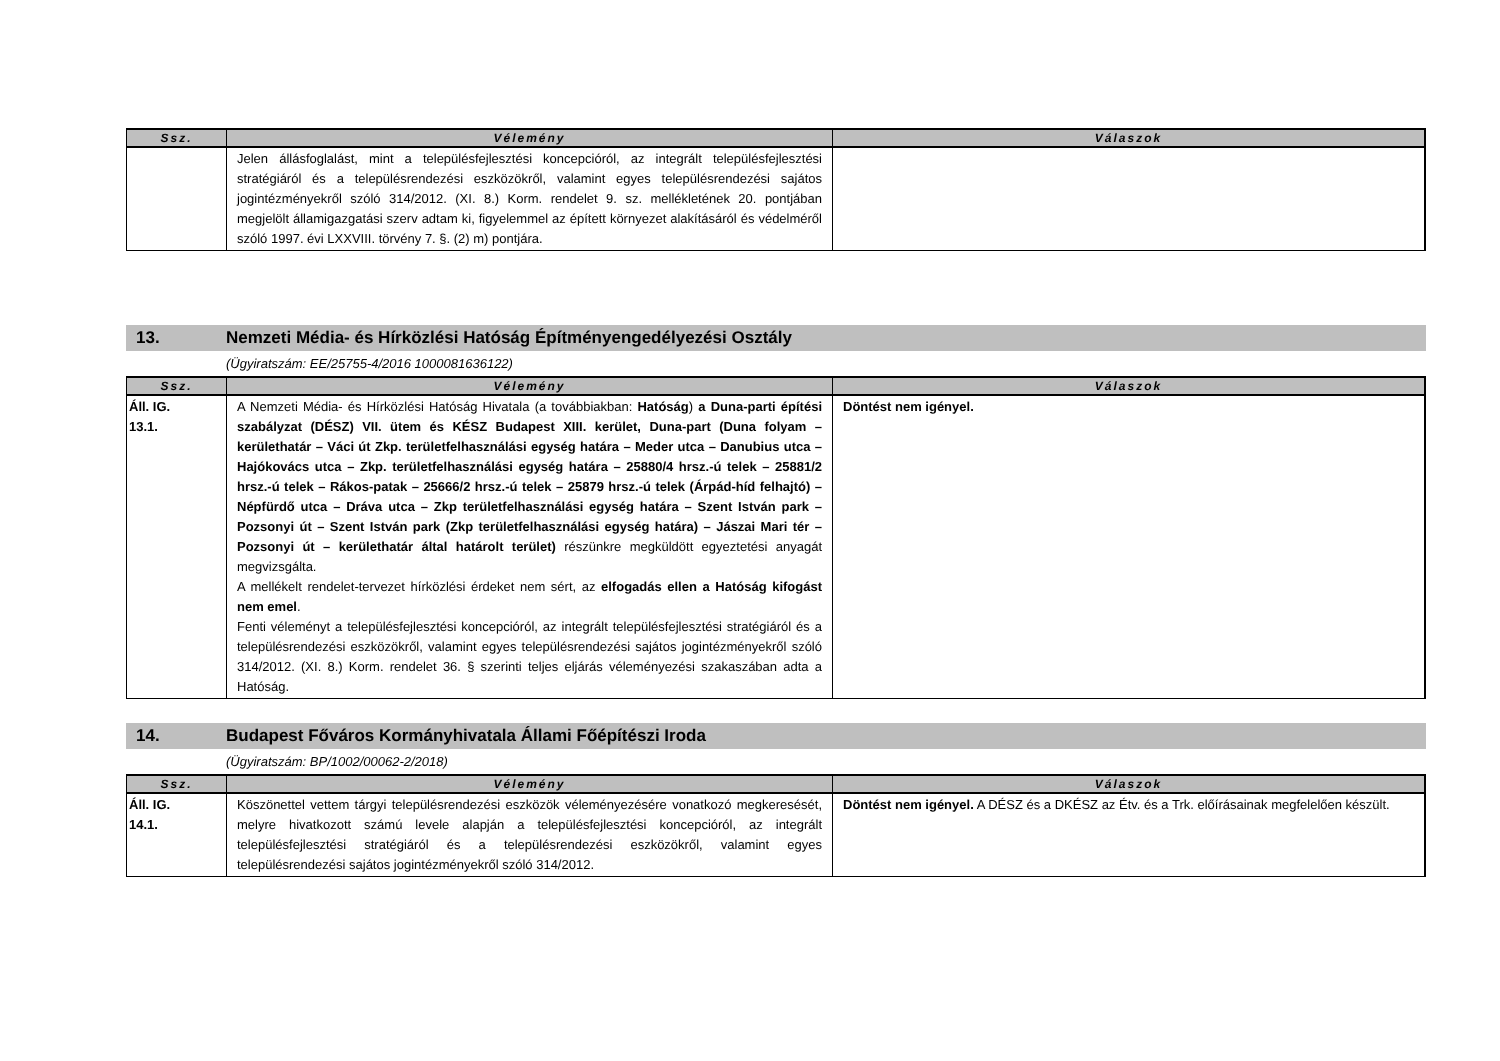| Ssz. | Vélemény | Válaszok |
| --- | --- | --- |
| | Jelen állásfoglalást, mint a településfejlesztési koncepcióról, az integrált településfejlesztési stratégiáról és a településrendezési eszközökről, valamint egyes településrendezési sajátos jogintézményekről szóló 314/2012. (XI. 8.) Korm. rendelet 9. sz. mellékletének 20. pontjában megjelölt államigazgatási szerv adtam ki, figyelemmel az épített környezet alakításáról és védelméről szóló 1997. évi LXXVIII. törvény 7. §. (2) m) pontjára. | |
13. Nemzeti Média- és Hírközlési Hatóság Építményengedélyezési Osztály
(Ügyiratszám: EE/25755-4/2016 1000081636122)
| Ssz. | Vélemény | Válaszok |
| --- | --- | --- |
| Áll. IG. 13.1. | A Nemzeti Média- és Hírközlési Hatóság Hivatala (a továbbiakban: Hatóság ) a Duna-parti építési szabályzat (DÉSZ) VII. ütem és KÉSZ Budapest XIII. kerület, Duna-part (Duna folyam – kerülethatár – Váci út Zkp. területfelhasználási egység határa – Meder utca – Danubius utca – Hajókovács utca – Zkp. területfelhasználási egység határa – 25880/4 hrsz.-ú telek – 25881/2 hrsz.-ú telek – Rákos-patak – 25666/2 hrsz.-ú telek – 25879 hrsz.-ú telek (Árpád-híd felhajtó) – Népfürdő utca – Dráva utca – Zkp területfelhasználási egység határa – Szent István park – Pozsonyi út – Szent István park (Zkp területfelhasználási egység határa) – Jászai Mari tér – Pozsonyi út – kerülethatár által határolt terület) részünkre megküldött egyeztetési anyagát megvizsgálta. A mellékelt rendelet-tervezet hírközlési érdeket nem sért, az elfogadás ellen a Hatóság kifogást nem emel . Fenti véleményt a településfejlesztési koncepcióról, az integrált településfejlesztési stratégiáról és a településrendezési eszközökről, valamint egyes településrendezési sajátos jogintézményekről szóló 314/2012. (XI. 8.) Korm. rendelet 36. § szerinti teljes eljárás véleményezési szakaszában adta a Hatóság. | Döntést nem igényel. |
14. Budapest Főváros Kormányhivatala Állami Főépítészi Iroda
(Ügyiratszám: BP/1002/00062-2/2018)
| Ssz. | Vélemény | Válaszok |
| --- | --- | --- |
| Áll. IG. 14.1. | Köszönettel vettem tárgyi településrendezési eszközök véleményezésére vonatkozó megkeresését, melyre hivatkozott számú levele alapján a településfejlesztési koncepcióról, az integrált településfejlesztési stratégiáról és a településrendezési eszközökről, valamint egyes településrendezési sajátos jogintézményekről szóló 314/2012. | Döntést nem igényel. A DÉSZ és a DKÉSZ az Étv. és a Trk. előírásainak megfelelően készült. |